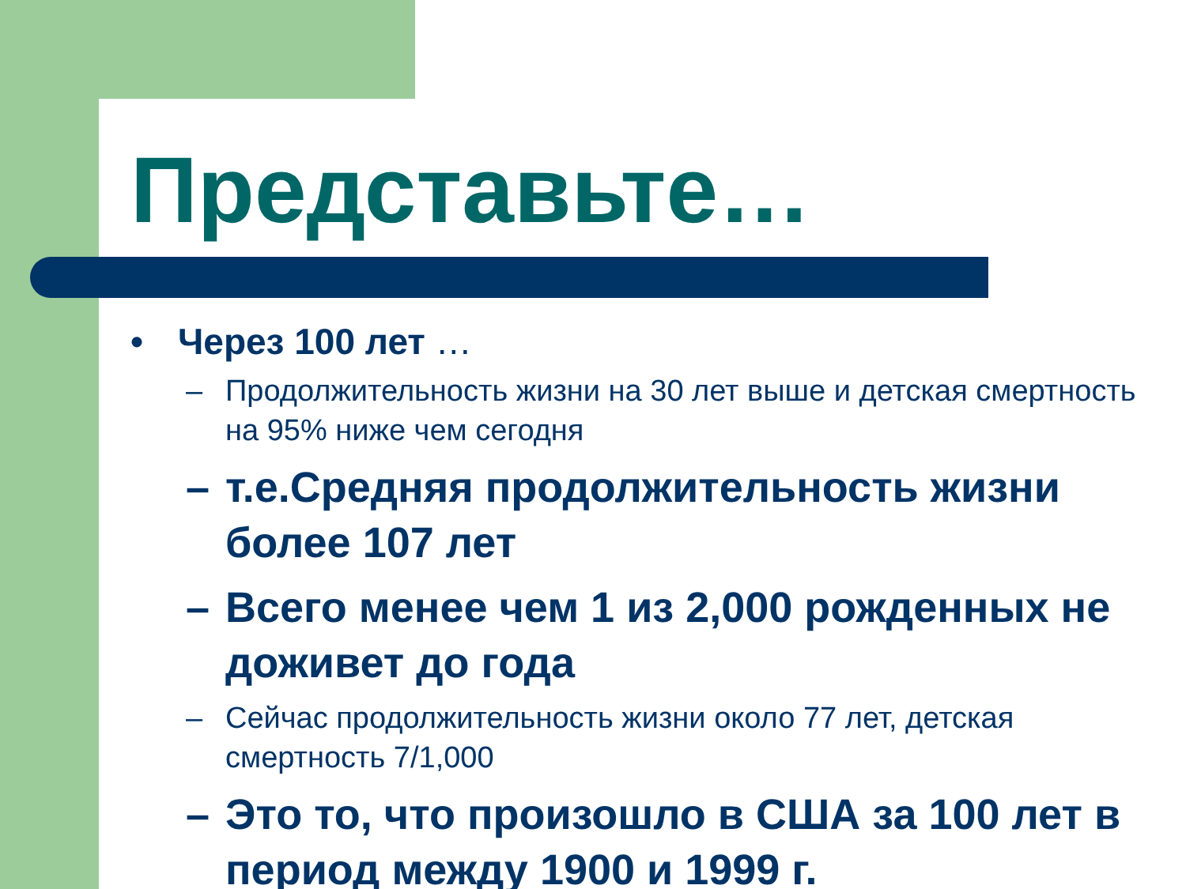Представьте…
• Через 100 лет …
– Продолжительность жизни на 30 лет выше и детская смертность на 95% ниже чем сегодня
– т.е.Средняя продолжительность жизни более 107 лет
– Всего менее чем 1 из 2,000 рожденных не доживет до года
– Сейчас продолжительность жизни около 77 лет, детская смертность 7/1,000
– Это то, что произошло в США за 100 лет в период между 1900 и 1999 г.